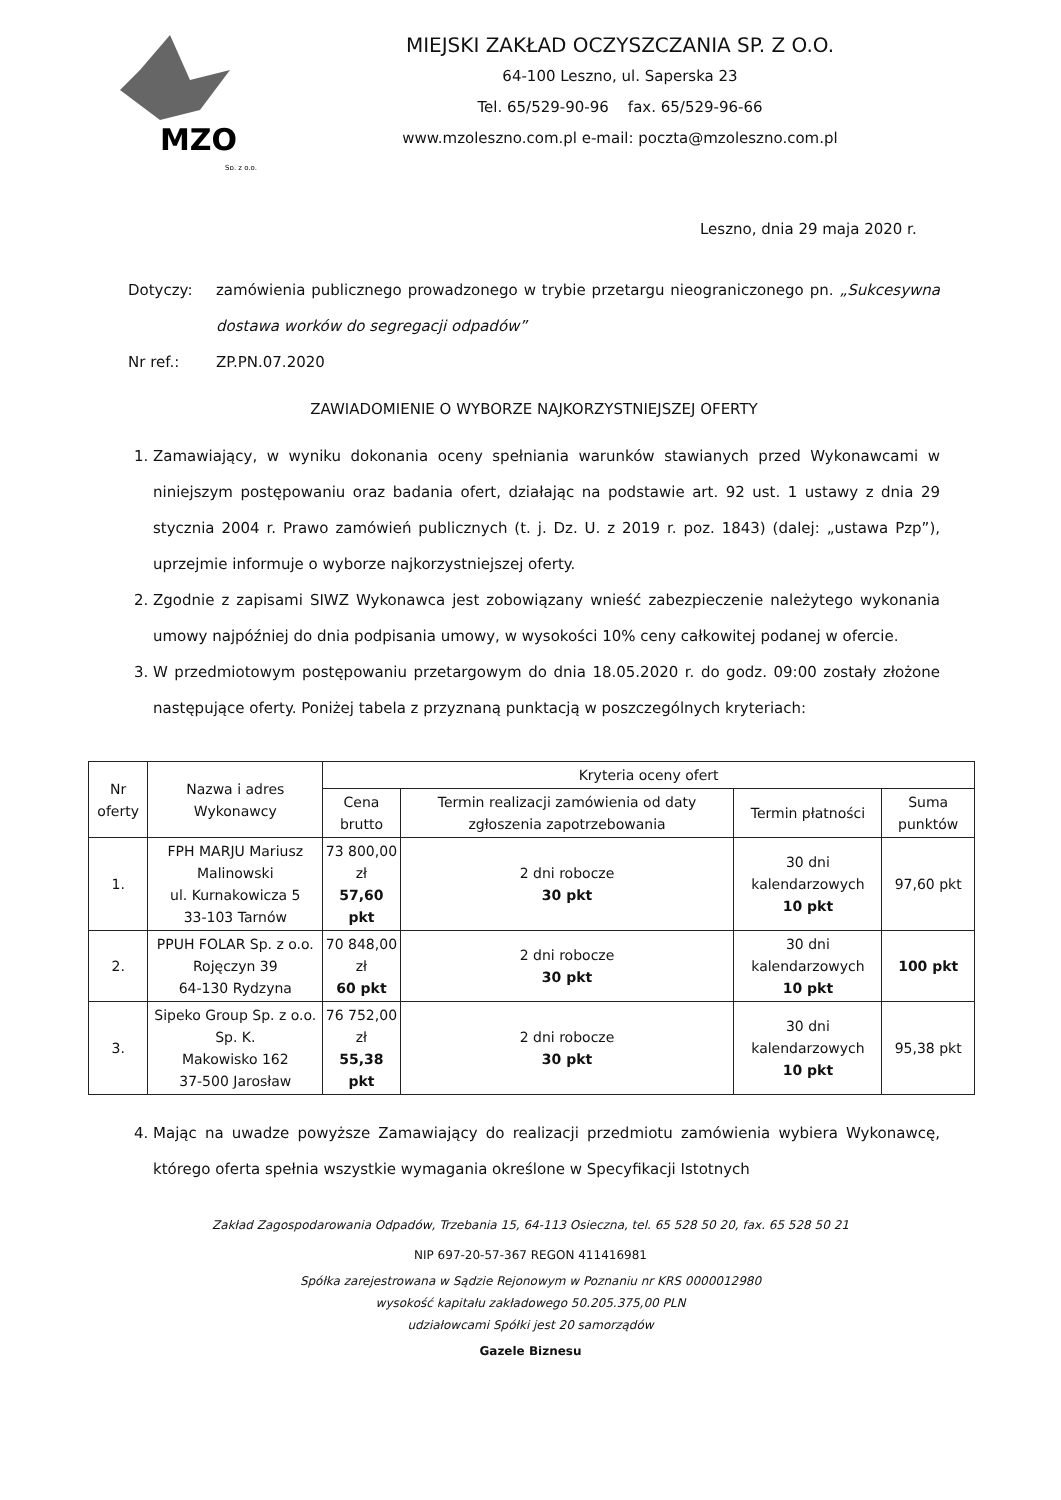MZO
Sp. z o.o.
MIEJSKI ZAKŁAD OCZYSZCZANIA SP. Z O.O.
64-100 Leszno, ul. Saperska 23
Tel. 65/529-90-96 fax. 65/529-96-66
www.mzoleszno.com.pl e-mail: poczta@mzoleszno.com.pl
Leszno, dnia 29 maja 2020 r.
Dotyczy:
zamówienia publicznego prowadzonego w trybie przetargu nieograniczonego pn. „Sukcesywna dostawa worków do segregacji odpadów”
Nr ref.: ZP.PN.07.2020
ZAWIADOMIENIE O WYBORZE NAJKORZYSTNIEJSZEJ OFERTY
1. Zamawiający, w wyniku dokonania oceny spełniania warunków stawianych przed Wykonawcami w niniejszym postępowaniu oraz badania ofert, działając na podstawie art. 92 ust. 1 ustawy z dnia 29 stycznia 2004 r. Prawo zamówień publicznych (t. j. Dz. U. z 2019 r. poz. 1843) (dalej: „ustawa Pzp”), uprzejmie informuje o wyborze najkorzystniejszej oferty.
2. Zgodnie z zapisami SIWZ Wykonawca jest zobowiązany wnieść zabezpieczenie należytego wykonania umowy najpóźniej do dnia podpisania umowy, w wysokości 10% ceny całkowitej podanej w ofercie.
3. W przedmiotowym postępowaniu przetargowym do dnia 18.05.2020 r. do godz. 09:00 zostały złożone następujące oferty. Poniżej tabela z przyznaną punktacją w poszczególnych kryteriach:
| Nr oferty | Nazwa i adres Wykonawcy | Kryteria oceny ofert | | | |
| --- | --- | --- | --- | --- | --- |
| | | Cena brutto | Termin realizacji zamówienia od daty zgłoszenia zapotrzebowania | Termin płatności | Suma punktów |
| 1. | FPH MARJU Mariusz Malinowski ul. Kurnakowicza 5 33-103 Tarnów | 73 800,00 zł 57,60 pkt | 2 dni robocze 30 pkt | 30 dni kalendarzowych 10 pkt | 97,60 pkt |
| 2. | PPUH FOLAR Sp. z o.o. Rojęczyn 39 64-130 Rydzyna | 70 848,00 zł 60 pkt | 2 dni robocze 30 pkt | 30 dni kalendarzowych 10 pkt | 100 pkt |
| 3. | Sipeko Group Sp. z o.o. Sp. K. Makowisko 162 37-500 Jarosław | 76 752,00 zł 55,38 pkt | 2 dni robocze 30 pkt | 30 dni kalendarzowych 10 pkt | 95,38 pkt |
4. Mając na uwadze powyższe Zamawiający do realizacji przedmiotu zamówienia wybiera Wykonawcę, którego oferta spełnia wszystkie wymagania określone w Specyfikacji Istotnych
Zakład Zagospodarowania Odpadów, Trzebania 15, 64-113 Osieczna, tel. 65 528 50 20, fax. 65 528 50 21
NIP 697-20-57-367 REGON 411416981
Spółka zarejestrowana w Sądzie Rejonowym w Poznaniu nr KRS 0000012980
wysokość kapitału zakładowego 50.205.375,00 PLN
udziałowcami Spółki jest 20 samorządów
Gazele Biznesu